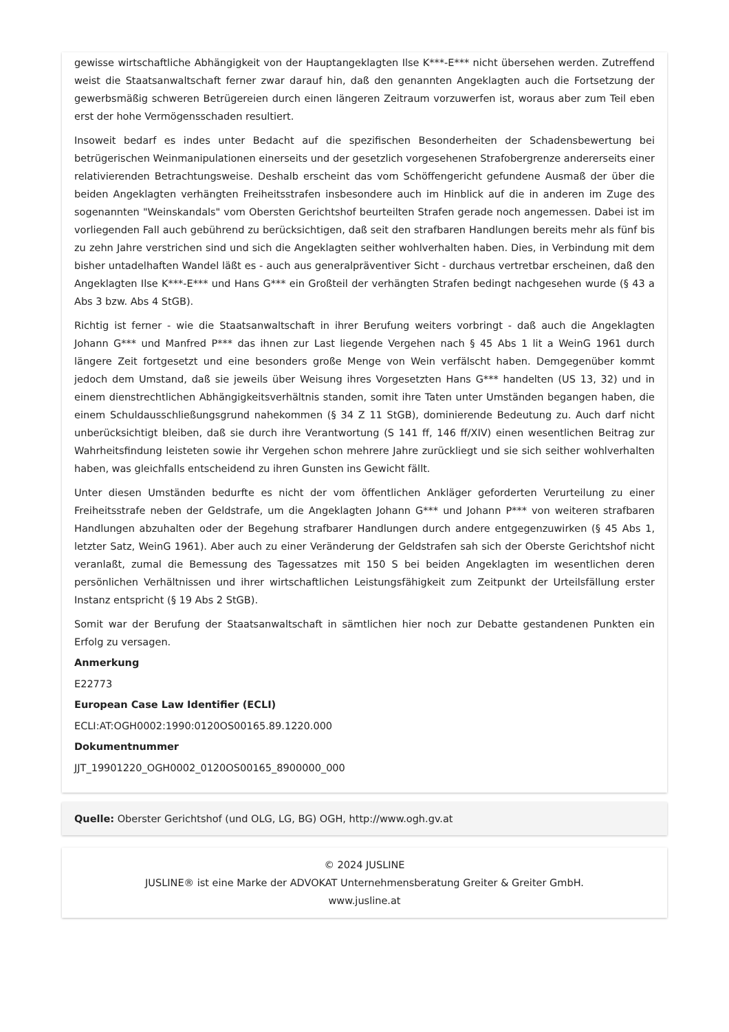gewisse wirtschaftliche Abhängigkeit von der Hauptangeklagten Ilse K***-E*** nicht übersehen werden. Zutreffend weist die Staatsanwaltschaft ferner zwar darauf hin, daß den genannten Angeklagten auch die Fortsetzung der gewerbsmäßig schweren Betrügereien durch einen längeren Zeitraum vorzuwerfen ist, woraus aber zum Teil eben erst der hohe Vermögensschaden resultiert.
Insoweit bedarf es indes unter Bedacht auf die spezifischen Besonderheiten der Schadensbewertung bei betrügerischen Weinmanipulationen einerseits und der gesetzlich vorgesehenen Strafobergrenze andererseits einer relativierenden Betrachtungsweise. Deshalb erscheint das vom Schöffengericht gefundene Ausmaß der über die beiden Angeklagten verhängten Freiheitsstrafen insbesondere auch im Hinblick auf die in anderen im Zuge des sogenannten "Weinskandals" vom Obersten Gerichtshof beurteilten Strafen gerade noch angemessen. Dabei ist im vorliegenden Fall auch gebührend zu berücksichtigen, daß seit den strafbaren Handlungen bereits mehr als fünf bis zu zehn Jahre verstrichen sind und sich die Angeklagten seither wohlverhalten haben. Dies, in Verbindung mit dem bisher untadelhaften Wandel läßt es - auch aus generalpräventiver Sicht - durchaus vertretbar erscheinen, daß den Angeklagten Ilse K***-E*** und Hans G*** ein Großteil der verhängten Strafen bedingt nachgesehen wurde (§ 43 a Abs 3 bzw. Abs 4 StGB).
Richtig ist ferner - wie die Staatsanwaltschaft in ihrer Berufung weiters vorbringt - daß auch die Angeklagten Johann G*** und Manfred P*** das ihnen zur Last liegende Vergehen nach § 45 Abs 1 lit a WeinG 1961 durch längere Zeit fortgesetzt und eine besonders große Menge von Wein verfälscht haben. Demgegenüber kommt jedoch dem Umstand, daß sie jeweils über Weisung ihres Vorgesetzten Hans G*** handelten (US 13, 32) und in einem dienstrechtlichen Abhängigkeitsverhältnis standen, somit ihre Taten unter Umständen begangen haben, die einem Schuldausschließungsgrund nahekommen (§ 34 Z 11 StGB), dominierende Bedeutung zu. Auch darf nicht unberücksichtigt bleiben, daß sie durch ihre Verantwortung (S 141 ff, 146 ff/XIV) einen wesentlichen Beitrag zur Wahrheitsfindung leisteten sowie ihr Vergehen schon mehrere Jahre zurückliegt und sie sich seither wohlverhalten haben, was gleichfalls entscheidend zu ihren Gunsten ins Gewicht fällt.
Unter diesen Umständen bedurfte es nicht der vom öffentlichen Ankläger geforderten Verurteilung zu einer Freiheitsstrafe neben der Geldstrafe, um die Angeklagten Johann G*** und Johann P*** von weiteren strafbaren Handlungen abzuhalten oder der Begehung strafbarer Handlungen durch andere entgegenzuwirken (§ 45 Abs 1, letzter Satz, WeinG 1961). Aber auch zu einer Veränderung der Geldstrafen sah sich der Oberste Gerichtshof nicht veranlaßt, zumal die Bemessung des Tagessatzes mit 150 S bei beiden Angeklagten im wesentlichen deren persönlichen Verhältnissen und ihrer wirtschaftlichen Leistungsfähigkeit zum Zeitpunkt der Urteilsfällung erster Instanz entspricht (§ 19 Abs 2 StGB).
Somit war der Berufung der Staatsanwaltschaft in sämtlichen hier noch zur Debatte gestandenen Punkten ein Erfolg zu versagen.
Anmerkung
E22773
European Case Law Identifier (ECLI)
ECLI:AT:OGH0002:1990:0120OS00165.89.1220.000
Dokumentnummer
JJT_19901220_OGH0002_0120OS00165_8900000_000
Quelle: Oberster Gerichtshof (und OLG, LG, BG) OGH, http://www.ogh.gv.at
© 2024 JUSLINE
JUSLINE® ist eine Marke der ADVOKAT Unternehmensberatung Greiter & Greiter GmbH.
www.jusline.at